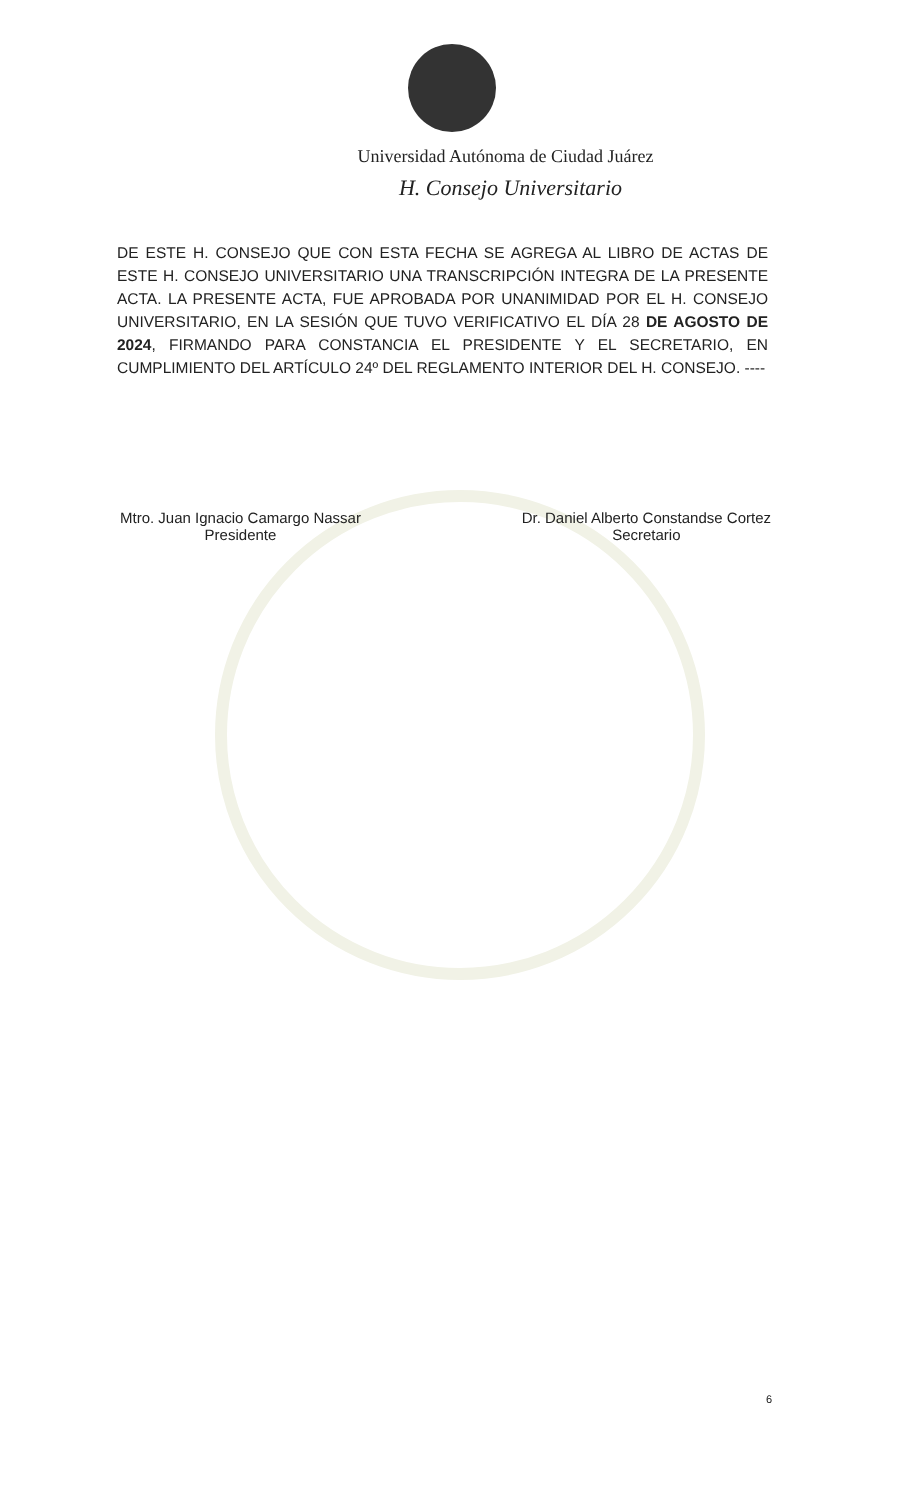Universidad Autónoma de Ciudad Juárez
H. Consejo Universitario
DE ESTE H. CONSEJO QUE CON ESTA FECHA SE AGREGA AL LIBRO DE ACTAS DE ESTE H. CONSEJO UNIVERSITARIO UNA TRANSCRIPCIÓN INTEGRA DE LA PRESENTE ACTA. LA PRESENTE ACTA, FUE APROBADA POR UNANIMIDAD POR EL H. CONSEJO UNIVERSITARIO, EN LA SESIÓN QUE TUVO VERIFICATIVO EL DÍA 28 DE AGOSTO DE 2024, FIRMANDO PARA CONSTANCIA EL PRESIDENTE Y EL SECRETARIO, EN CUMPLIMIENTO DEL ARTÍCULO 24º DEL REGLAMENTO INTERIOR DEL H. CONSEJO. ----
Mtro. Juan Ignacio Camargo Nassar
Presidente
Dr. Daniel Alberto Constandse Cortez
Secretario
6